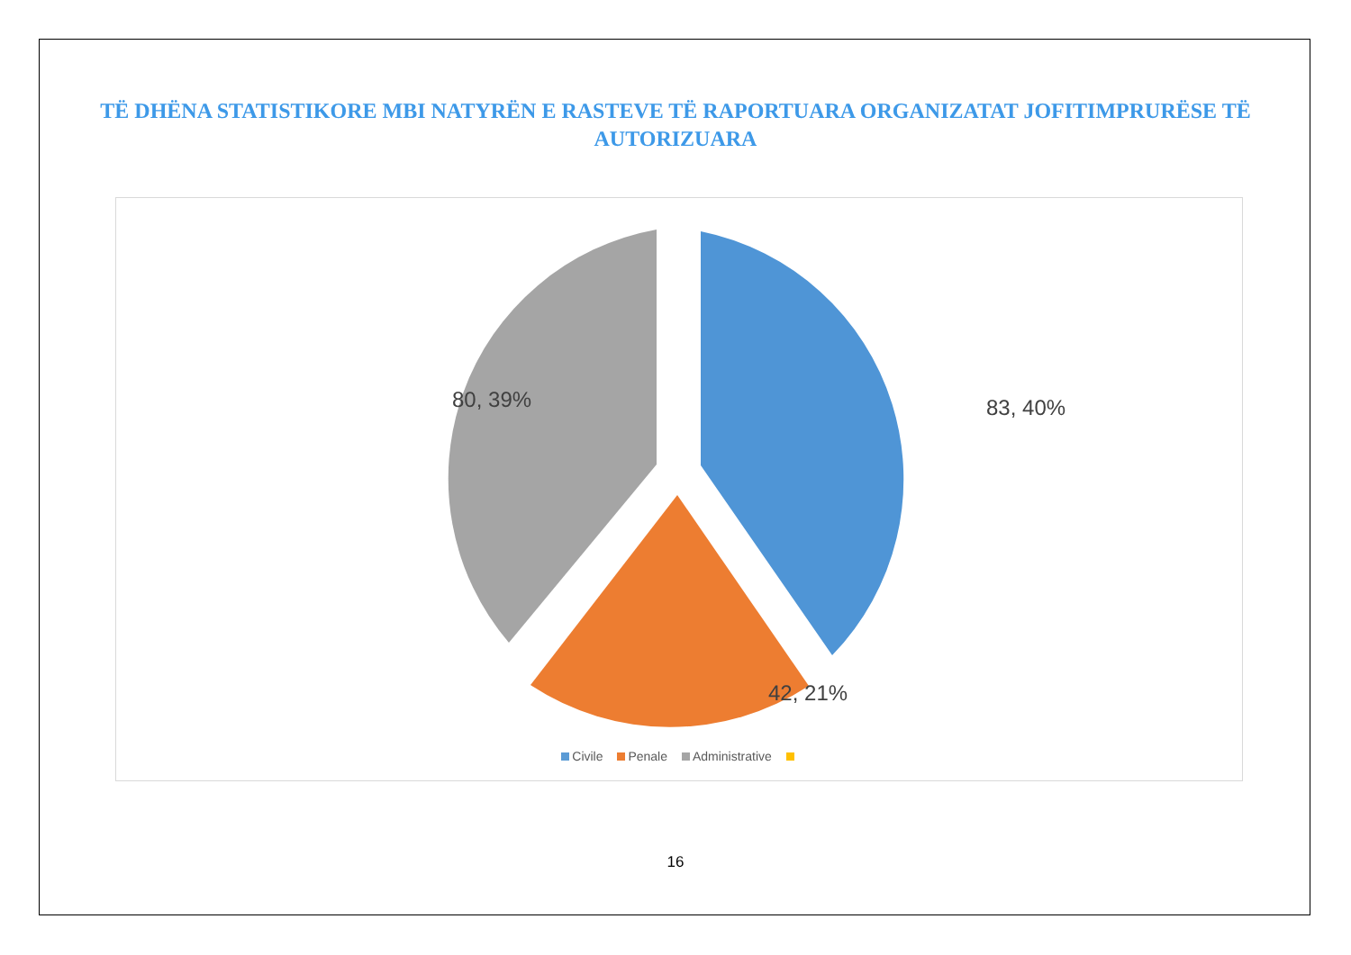TË DHËNA STATISTIKORE MBI NATYRËN E RASTEVE TË RAPORTUARA ORGANIZATAT JOFITIMPRURËSE TË AUTORIZUARA
83, 40%
42, 21%
80, 39%
Civile Penale Administrative
16